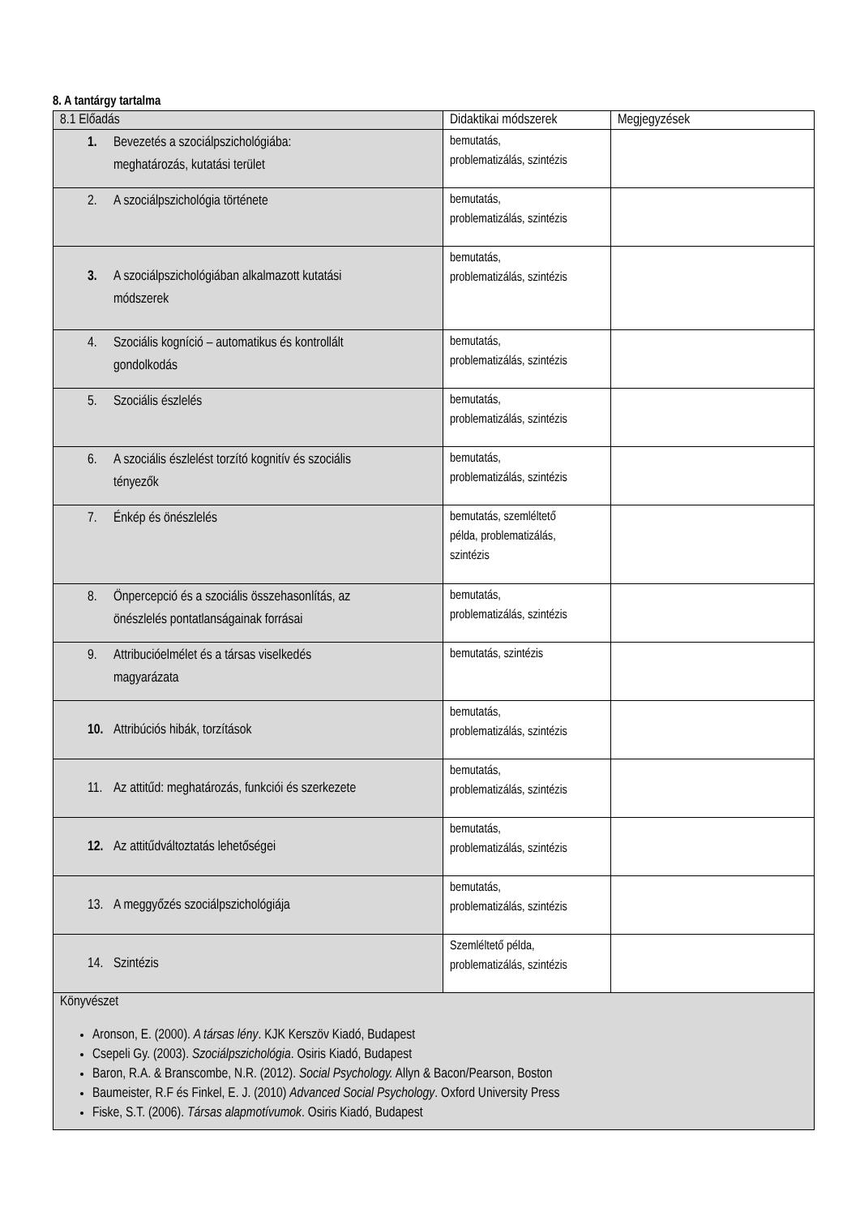8. A tantárgy tartalma
| 8.1 Előadás | Didaktikai módszerek | Megjegyzések |
| --- | --- | --- |
| 1. Bevezetés a szociálpszichológiába: meghatározás, kutatási terület | bemutatás, problematizálás, szintézis | |
| 2. A szociálpszichológia története | bemutatás, problematizálás, szintézis | |
| 3. A szociálpszichológiában alkalmazott kutatási módszerek | bemutatás, problematizálás, szintézis | |
| 4. Szociális kogníció – automatikus és kontrollált gondolkodás | bemutatás, problematizálás, szintézis | |
| 5. Szociális észlelés | bemutatás, problematizálás, szintézis | |
| 6. A szociális észlelést torzító kognitív és szociális tényezők | bemutatás, problematizálás, szintézis | |
| 7. Énkép és önészlelés | bemutatás, szemléltető példa, problematizálás, szintézis | |
| 8. Önpercepció és a szociális összehasonlítás, az önészlelés pontatlanságainak forrásai | bemutatás, problematizálás, szintézis | |
| 9. Attribucióelmélet és a társas viselkedés magyarázata | bemutatás, szintézis | |
| 10. Attribúciós hibák, torzítások | bemutatás, problematizálás, szintézis | |
| 11. Az attitűd: meghatározás, funkciói és szerkezete | bemutatás, problematizálás, szintézis | |
| 12. Az attitűdváltoztatás lehetőségei | bemutatás, problematizálás, szintézis | |
| 13. A meggyőzés szociálpszichológiája | bemutatás, problematizálás, szintézis | |
| 14. Szintézis | Szemléltető példa, problematizálás, szintézis | |
| Könyvészet Aronson, E. (2000). A társas lény . KJK Kerszöv Kiadó, Budapest Csepeli Gy. (2003). Szociálpszichológia . Osiris Kiadó, Budapest Baron, R.A. & Branscombe, N.R. (2012). Social Psychology. Allyn & Bacon/Pearson, Boston Baumeister, R.F és Finkel, E. J. (2010) Advanced Social Psychology . Oxford University Press Fiske, S.T. (2006). Társas alapmotívumok . Osiris Kiadó, Budapest | | |